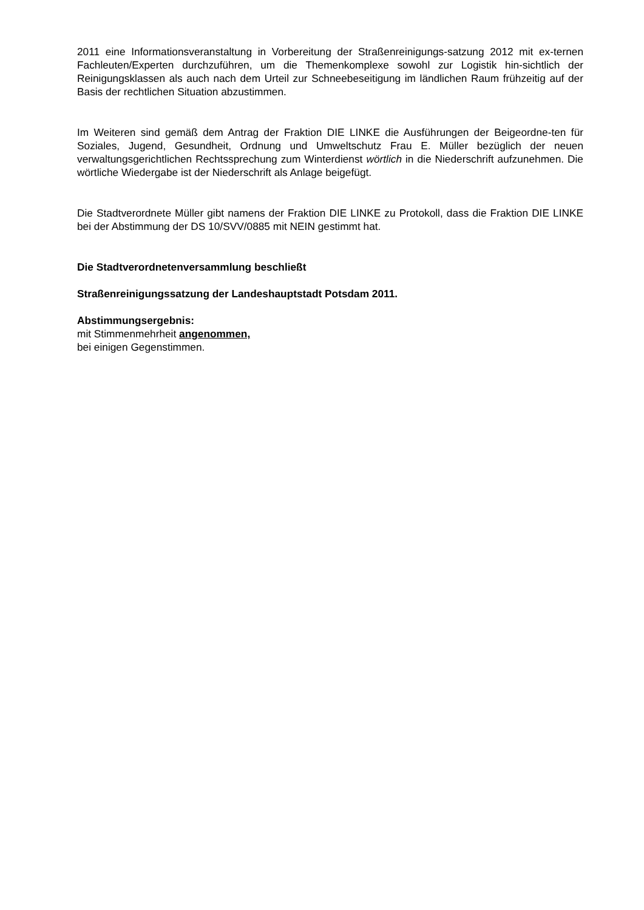2011 eine Informationsveranstaltung in Vorbereitung der Straßenreinigungs-satzung 2012 mit ex-ternen Fachleuten/Experten durchzuführen, um die Themenkomplexe sowohl zur Logistik hin-sichtlich der Reinigungsklassen als auch nach dem Urteil zur Schneebeseitigung im ländlichen Raum frühzeitig auf der Basis der rechtlichen Situation abzustimmen.
Im Weiteren sind gemäß dem Antrag der Fraktion DIE LINKE die Ausführungen der Beigeordne-ten für Soziales, Jugend, Gesundheit, Ordnung und Umweltschutz Frau E. Müller bezüglich der neuen verwaltungsgerichtlichen Rechtssprechung zum Winterdienst wörtlich in die Niederschrift aufzunehmen. Die wörtliche Wiedergabe ist der Niederschrift als Anlage beigefügt.
Die Stadtverordnete Müller gibt namens der Fraktion DIE LINKE zu Protokoll, dass die Fraktion DIE LINKE bei der Abstimmung der DS 10/SVV/0885 mit NEIN gestimmt hat.
Die Stadtverordnetenversammlung beschließt
Straßenreinigungssatzung der Landeshauptstadt Potsdam 2011.
Abstimmungsergebnis:
mit Stimmenmehrheit angenommen,
bei einigen Gegenstimmen.